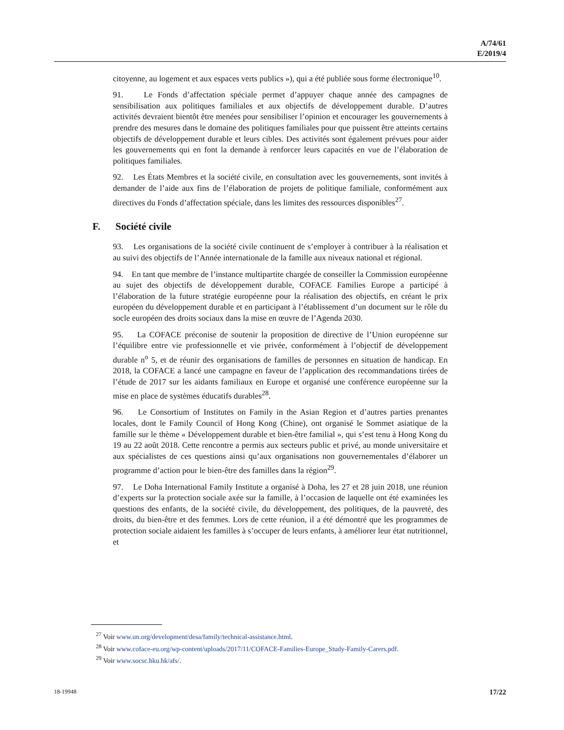A/74/61
E/2019/4
citoyenne, au logement et aux espaces verts publics »), qui a été publiée sous forme électronique<sup>10</sup>.
91. Le Fonds d’affectation spéciale permet d’appuyer chaque année des campagnes de sensibilisation aux politiques familiales et aux objectifs de développement durable. D’autres activités devraient bientôt être menées pour sensibiliser l’opinion et encourager les gouvernements à prendre des mesures dans le domaine des politiques familiales pour que puissent être atteints certains objectifs de développement durable et leurs cibles. Des activités sont également prévues pour aider les gouvernements qui en font la demande à renforcer leurs capacités en vue de l’élaboration de politiques familiales.
92. Les États Membres et la société civile, en consultation avec les gouvernements, sont invités à demander de l’aide aux fins de l’élaboration de projets de politique familiale, conformément aux directives du Fonds d’affectation spéciale, dans les limites des ressources disponibles<sup>27</sup>.
F. Société civile
93. Les organisations de la société civile continuent de s’employer à contribuer à la réalisation et au suivi des objectifs de l’Année internationale de la famille aux niveaux national et régional.
94. En tant que membre de l’instance multipartite chargée de conseiller la Commission européenne au sujet des objectifs de développement durable, COFACE Families Europe a participé à l’élaboration de la future stratégie européenne pour la réalisation des objectifs, en créant le prix européen du développement durable et en participant à l’établissement d’un document sur le rôle du socle européen des droits sociaux dans la mise en œuvre de l’Agenda 2030.
95. La COFACE préconise de soutenir la proposition de directive de l’Union européenne sur l’équilibre entre vie professionnelle et vie privée, conformément à l’objectif de développement durable n<sup>o</sup> 5, et de réunir des organisations de familles de personnes en situation de handicap. En 2018, la COFACE a lancé une campagne en faveur de l’application des recommandations tirées de l’étude de 2017 sur les aidants familiaux en Europe et organisé une conférence européenne sur la mise en place de systèmes éducatifs durables<sup>28</sup>.
96. Le Consortium of Institutes on Family in the Asian Region et d’autres parties prenantes locales, dont le Family Council of Hong Kong (Chine), ont organisé le Sommet asiatique de la famille sur le thème « Développement durable et bien-être familial », qui s’est tenu à Hong Kong du 19 au 22 août 2018. Cette rencontre a permis aux secteurs public et privé, au monde universitaire et aux spécialistes de ces questions ainsi qu’aux organisations non gouvernementales d’élaborer un programme d’action pour le bien-être des familles dans la région<sup>29</sup>.
97. Le Doha International Family Institute a organisé à Doha, les 27 et 28 juin 2018, une réunion d’experts sur la protection sociale axée sur la famille, à l’occasion de laquelle ont été examinées les questions des enfants, de la société civile, du développement, des politiques, de la pauvreté, des droits, du bien-être et des femmes. Lors de cette réunion, il a été démontré que les programmes de protection sociale aidaient les familles à s’occuper de leurs enfants, à améliorer leur état nutritionnel, et
<sup>27</sup> Voir www.un.org/development/desa/family/technical-assistance.html.
<sup>28</sup> Voir www.coface-eu.org/wp-content/uploads/2017/11/COFACE-Families-Europe_Study-Family-Carers.pdf.
<sup>29</sup> Voir www.socsc.hku.hk/afs/.
18-19948 17/22